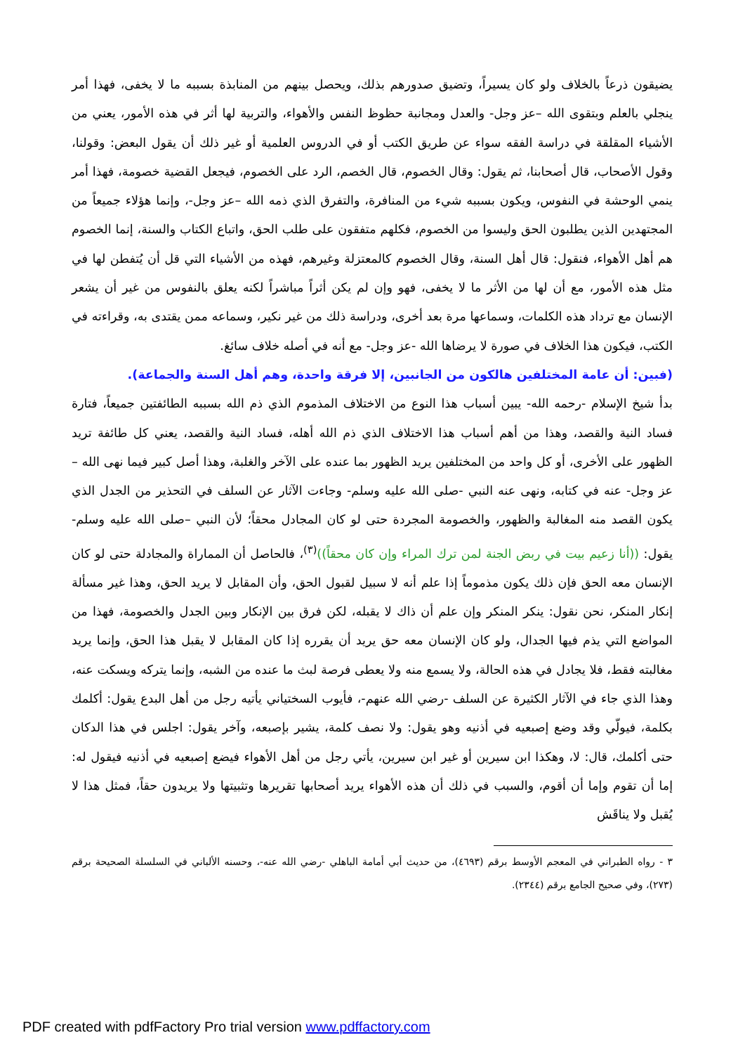يضيقون ذرعاً بالخلاف ولو كان يسيراً، وتضيق صدورهم بذلك، ويحصل بينهم من المنابذة بسببه ما لا يخفى، فهذا أمر ينجلي بالعلم وبتقوى الله –عز وجل- والعدل ومجانبة حظوظ النفس والأهواء، والتربية لها أثر في هذه الأمور، يعني من الأشياء المقلقة في دراسة الفقه سواء عن طريق الكتب أو في الدروس العلمية أو غير ذلك أن يقول البعض: وقولنا، وقول الأصحاب، قال أصحابنا، ثم يقول: وقال الخصوم، قال الخصم، الرد على الخصوم، فيجعل القضية خصومة، فهذا أمر ينمي الوحشة في النفوس، ويكون بسببه شيء من المنافرة، والتفرق الذي ذمه الله –عز وجل-، وإنما هؤلاء جميعاً من المجتهدين الذين يطلبون الحق وليسوا من الخصوم، فكلهم متفقون على طلب الحق، واتباع الكتاب والسنة، إنما الخصوم هم أهل الأهواء، فنقول: قال أهل السنة، وقال الخصوم كالمعتزلة وغيرهم، فهذه من الأشياء التي قل أن يُتفطن لها في مثل هذه الأمور، مع أن لها من الأثر ما لا يخفى، فهو وإن لم يكن أثراً مباشراً لكنه يعلق بالنفوس من غير أن يشعر الإنسان مع ترداد هذه الكلمات، وسماعها مرة بعد أخرى، ودراسة ذلك من غير نكير، وسماعه ممن يقتدى به، وقراءته في الكتب، فيكون هذا الخلاف في صورة لا يرضاها الله -عز وجل- مع أنه في أصله خلاف سائغ.
(فبين: أن عامة المختلفين هالكون من الجانبين، إلا فرقة واحدة، وهم أهل السنة والجماعة).
بدأ شيخ الإسلام -رحمه الله- يبين أسباب هذا النوع من الاختلاف المذموم الذي ذم الله بسببه الطائفتين جميعاً، فتارة فساد النية والقصد، وهذا من أهم أسباب هذا الاختلاف الذي ذم الله أهله، فساد النية والقصد، يعني كل طائفة تريد الظهور على الأخرى، أو كل واحد من المختلفين يريد الظهور بما عنده على الآخر والغلبة، وهذا أصل كبير فيما نهى الله –عز وجل- عنه في كتابه، ونهى عنه النبي -صلى الله عليه وسلم- وجاءت الآثار عن السلف في التحذير من الجدل الذي يكون القصد منه المغالبة والظهور، والخصومة المجردة حتى لو كان المجادل محقاً؛ لأن النبي –صلى الله عليه وسلم- يقول: ((أنا زعيم بيت في ربض الجنة لمن ترك المراء وإن كان محقاً))<sup>(٣)</sup>، فالحاصل أن المماراة والمجادلة حتى لو كان الإنسان معه الحق فإن ذلك يكون مذموماً إذا علم أنه لا سبيل لقبول الحق، وأن المقابل لا يريد الحق، وهذا غير مسألة إنكار المنكر، نحن نقول: ينكر المنكر وإن علم أن ذاك لا يقبله، لكن فرق بين الإنكار وبين الجدل والخصومة، فهذا من المواضع التي يذم فيها الجدال، ولو كان الإنسان معه حق يريد أن يقرره إذا كان المقابل لا يقبل هذا الحق، وإنما يريد مغالبته فقط، فلا يجادل في هذه الحالة، ولا يسمع منه ولا يعطى فرصة لبث ما عنده من الشبه، وإنما يتركه ويسكت عنه، وهذا الذي جاء في الآثار الكثيرة عن السلف -رضي الله عنهم-، فأيوب السختياني يأتيه رجل من أهل البدع يقول: أكلمك بكلمة، فيولّي وقد وضع إصبعيه في أذنيه وهو يقول: ولا نصف كلمة، يشير بإصبعه، وآخر يقول: اجلس في هذا الدكان حتى أكلمك، قال: لا، وهكذا ابن سيرين أو غير ابن سيرين، يأتي رجل من أهل الأهواء فيضع إصبعيه في أذنيه فيقول له: إما أن تقوم وإما أن أقوم، والسبب في ذلك أن هذه الأهواء يريد أصحابها تقريرها وتثبيتها ولا يريدون حقاً، فمثل هذا لا يُقبل ولا يناقَش
٣ - رواه الطبراني في المعجم الأوسط برقم (٤٦٩٣)، من حديث أبي أمامة الباهلي -رضي الله عنه-، وحسنه الألباني في السلسلة الصحيحة برقم (٢٧٣)، وفي صحيح الجامع برقم (٢٣٤٤).
PDF created with pdfFactory Pro trial version www.pdffactory.com